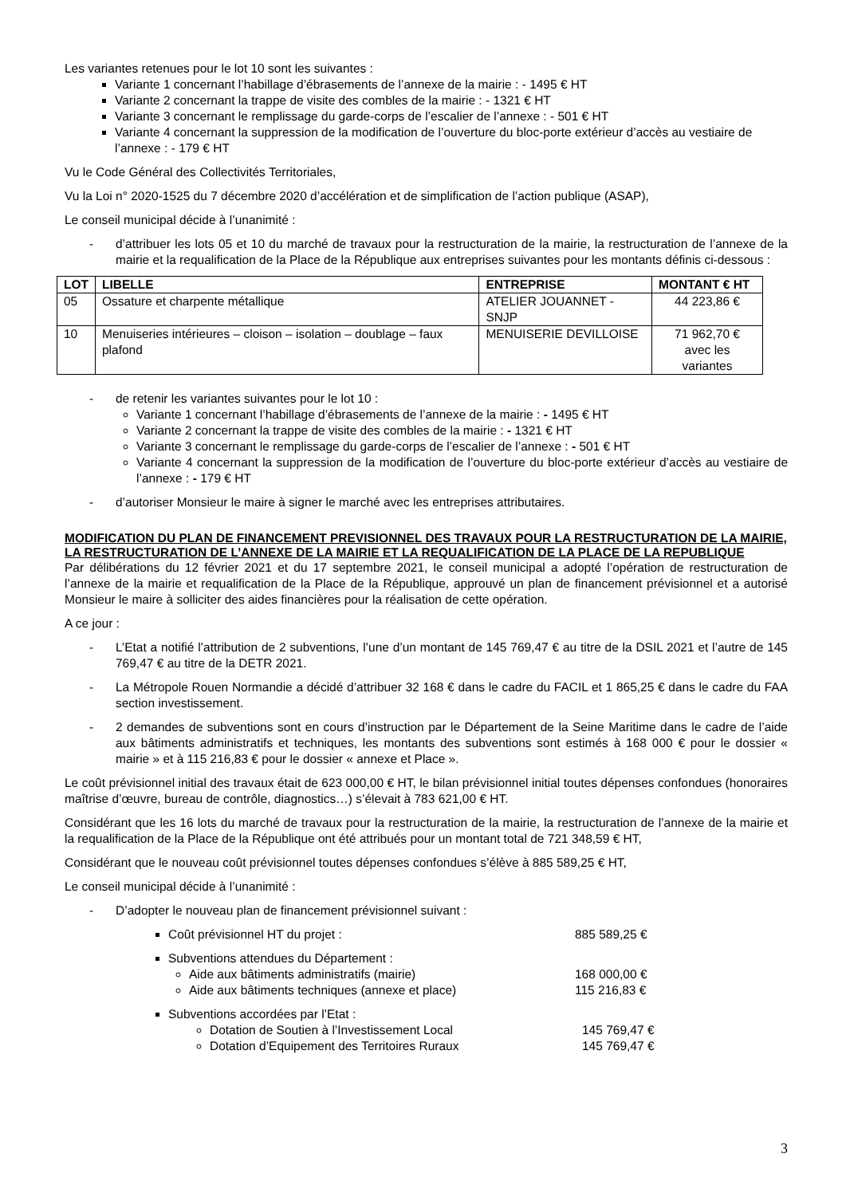Les variantes retenues pour le lot 10 sont les suivantes :
Variante 1 concernant l’habillage d’ébrasements de l’annexe de la mairie : - 1495 € HT
Variante 2 concernant la trappe de visite des combles de la mairie : - 1321 € HT
Variante 3 concernant le remplissage du garde-corps de l’escalier de l’annexe : - 501 € HT
Variante 4 concernant la suppression de la modification de l’ouverture du bloc-porte extérieur d’accès au vestiaire de l’annexe : - 179 € HT
Vu le Code Général des Collectivités Territoriales,
Vu la Loi n° 2020-1525 du 7 décembre 2020 d’accélération et de simplification de l’action publique (ASAP),
Le conseil municipal décide à l’unanimité :
- d’attribuer les lots 05 et 10 du marché de travaux pour la restructuration de la mairie, la restructuration de l’annexe de la mairie et la requalification de la Place de la République aux entreprises suivantes pour les montants définis ci-dessous :
| LOT | LIBELLE | ENTREPRISE | MONTANT € HT |
| --- | --- | --- | --- |
| 05 | Ossature et charpente métallique | ATELIER JOUANNET - SNJP | 44 223,86 € |
| 10 | Menuiseries intérieures – cloison – isolation – doublage – faux plafond | MENUISERIE DEVILLOISE | 71 962,70 € avec les variantes |
- de retenir les variantes suivantes pour le lot 10 :
Variante 1 concernant l’habillage d’ébrasements de l’annexe de la mairie : - 1495 € HT
Variante 2 concernant la trappe de visite des combles de la mairie : - 1321 € HT
Variante 3 concernant le remplissage du garde-corps de l’escalier de l’annexe : - 501 € HT
Variante 4 concernant la suppression de la modification de l’ouverture du bloc-porte extérieur d’accès au vestiaire de l’annexe : - 179 € HT
- d’autoriser Monsieur le maire à signer le marché avec les entreprises attributaires.
MODIFICATION DU PLAN DE FINANCEMENT PREVISIONNEL DES TRAVAUX POUR LA RESTRUCTURATION DE LA MAIRIE, LA RESTRUCTURATION DE L’ANNEXE DE LA MAIRIE ET LA REQUALIFICATION DE LA PLACE DE LA REPUBLIQUE
Par délibérations du 12 février 2021 et du 17 septembre 2021, le conseil municipal a adopté l’opération de restructuration de l’annexe de la mairie et requalification de la Place de la République, approuvé un plan de financement prévisionnel et a autorisé Monsieur le maire à solliciter des aides financières pour la réalisation de cette opération.
A ce jour :
- L’Etat a notifié l’attribution de 2 subventions, l’une d’un montant de 145 769,47 € au titre de la DSIL 2021 et l’autre de 145 769,47 € au titre de la DETR 2021.
- La Métropole Rouen Normandie a décidé d’attribuer 32 168 € dans le cadre du FACIL et 1 865,25 € dans le cadre du FAA section investissement.
- 2 demandes de subventions sont en cours d’instruction par le Département de la Seine Maritime dans le cadre de l’aide aux bâtiments administratifs et techniques, les montants des subventions sont estimés à 168 000 € pour le dossier « mairie » et à 115 216,83 € pour le dossier « annexe et Place ».
Le coût prévisionnel initial des travaux était de 623 000,00 € HT, le bilan prévisionnel initial toutes dépenses confondues (honoraires maîtrise d’œuvre, bureau de contrôle, diagnostics…) s’élevait à 783 621,00 € HT.
Considérant que les 16 lots du marché de travaux pour la restructuration de la mairie, la restructuration de l’annexe de la mairie et la requalification de la Place de la République ont été attribués pour un montant total de 721 348,59 € HT,
Considérant que le nouveau coût prévisionnel toutes dépenses confondues s’élève à 885 589,25 € HT,
Le conseil municipal décide à l’unanimité :
- D’adopter le nouveau plan de financement prévisionnel suivant :
Coût prévisionnel HT du projet : 885 589,25 €
Subventions attendues du Département :
Aide aux bâtiments administratifs (mairie) 168 000,00 €
Aide aux bâtiments techniques (annexe et place) 115 216,83 €
Subventions accordées par l’Etat :
Dotation de Soutien à l’Investissement Local 145 769,47 €
Dotation d’Equipement des Territoires Ruraux 145 769,47 €
3